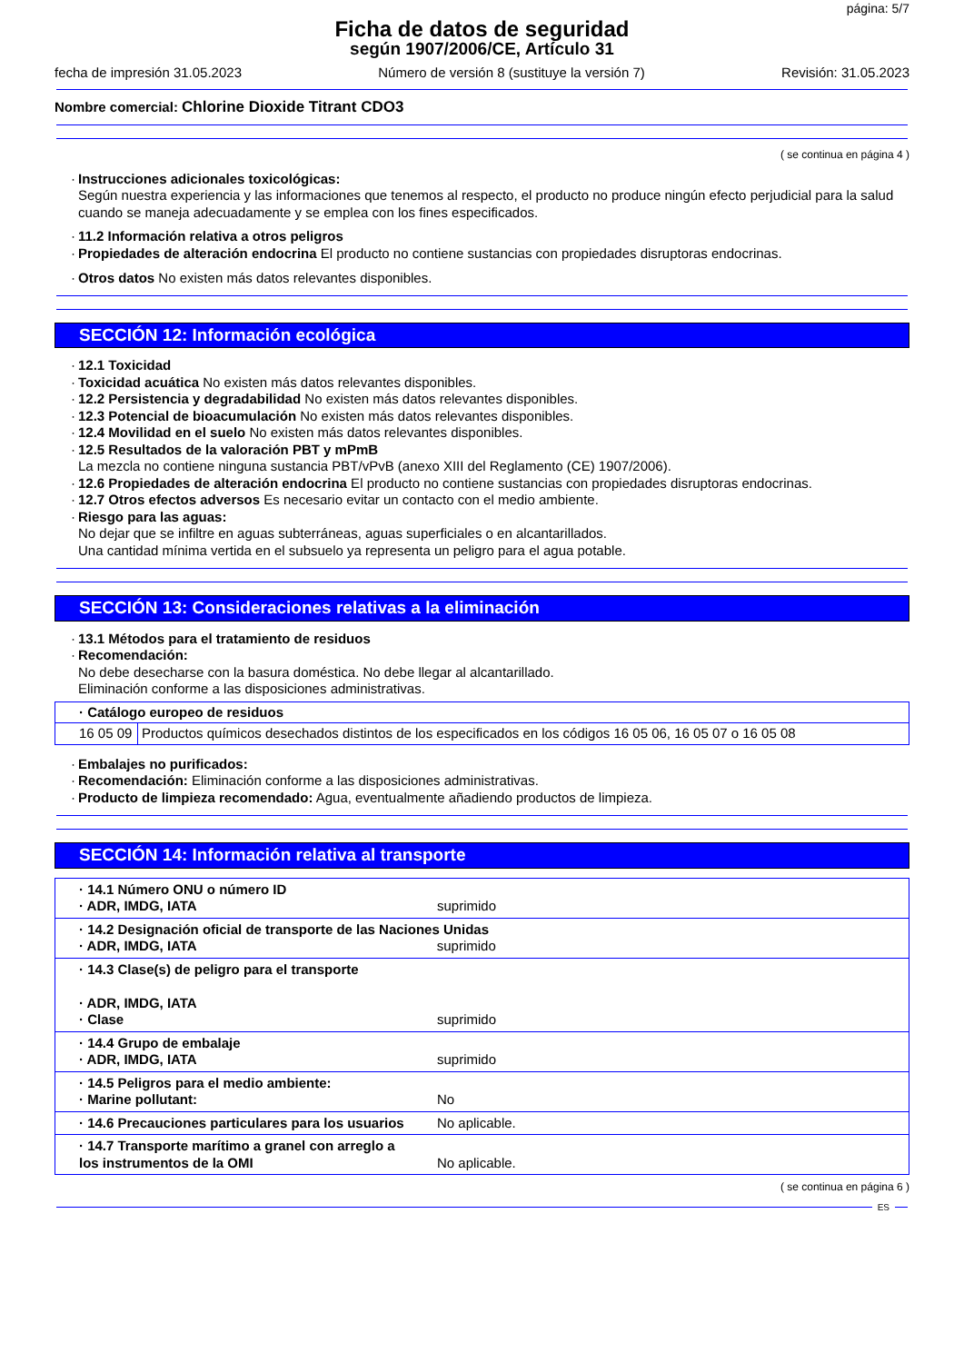página: 5/7
Ficha de datos de seguridad
según 1907/2006/CE, Artículo 31
fecha de impresión 31.05.2023 Número de versión 8 (sustituye la versión 7) Revisión: 31.05.2023
Nombre comercial: Chlorine Dioxide Titrant CDO3
( se continua en página 4 )
· Instrucciones adicionales toxicológicas:
Según nuestra experiencia y las informaciones que tenemos al respecto, el producto no produce ningún efecto perjudicial para la salud cuando se maneja adecuadamente y se emplea con los fines especificados.
· 11.2 Información relativa a otros peligros
· Propiedades de alteración endocrina El producto no contiene sustancias con propiedades disruptoras endocrinas.
· Otros datos No existen más datos relevantes disponibles.
SECCIÓN 12: Información ecológica
· 12.1 Toxicidad
· Toxicidad acuática No existen más datos relevantes disponibles.
· 12.2 Persistencia y degradabilidad No existen más datos relevantes disponibles.
· 12.3 Potencial de bioacumulación No existen más datos relevantes disponibles.
· 12.4 Movilidad en el suelo No existen más datos relevantes disponibles.
· 12.5 Resultados de la valoración PBT y mPmB
La mezcla no contiene ninguna sustancia PBT/vPvB (anexo XIII del Reglamento (CE) 1907/2006).
· 12.6 Propiedades de alteración endocrina El producto no contiene sustancias con propiedades disruptoras endocrinas.
· 12.7 Otros efectos adversos Es necesario evitar un contacto con el medio ambiente.
· Riesgo para las aguas:
No dejar que se infiltre en aguas subterráneas, aguas superficiales o en alcantarillados.
Una cantidad mínima vertida en el subsuelo ya representa un peligro para el agua potable.
SECCIÓN 13: Consideraciones relativas a la eliminación
· 13.1 Métodos para el tratamiento de residuos
· Recomendación:
No debe desecharse con la basura doméstica. No debe llegar al alcantarillado.
Eliminación conforme a las disposiciones administrativas.
| · Catálogo europeo de residuos | |
| 16 05 09 | Productos químicos desechados distintos de los especificados en los códigos 16 05 06, 16 05 07 o 16 05 08 |
· Embalajes no purificados:
· Recomendación: Eliminación conforme a las disposiciones administrativas.
· Producto de limpieza recomendado: Agua, eventualmente añadiendo productos de limpieza.
SECCIÓN 14: Información relativa al transporte
| · 14.1 Número ONU o número ID · ADR, IMDG, IATA | suprimido |
| · 14.2 Designación oficial de transporte de las Naciones Unidas · ADR, IMDG, IATA suprimido | |
| · 14.3 Clase(s) de peligro para el transporte · ADR, IMDG, IATA · Clase | suprimido |
| · 14.4 Grupo de embalaje · ADR, IMDG, IATA | suprimido |
| · 14.5 Peligros para el medio ambiente: · Marine pollutant: | No |
| · 14.6 Precauciones particulares para los usuarios | No aplicable. |
| · 14.7 Transporte marítimo a granel con arreglo a los instrumentos de la OMI | No aplicable. |
( se continua en página 6 )
ES